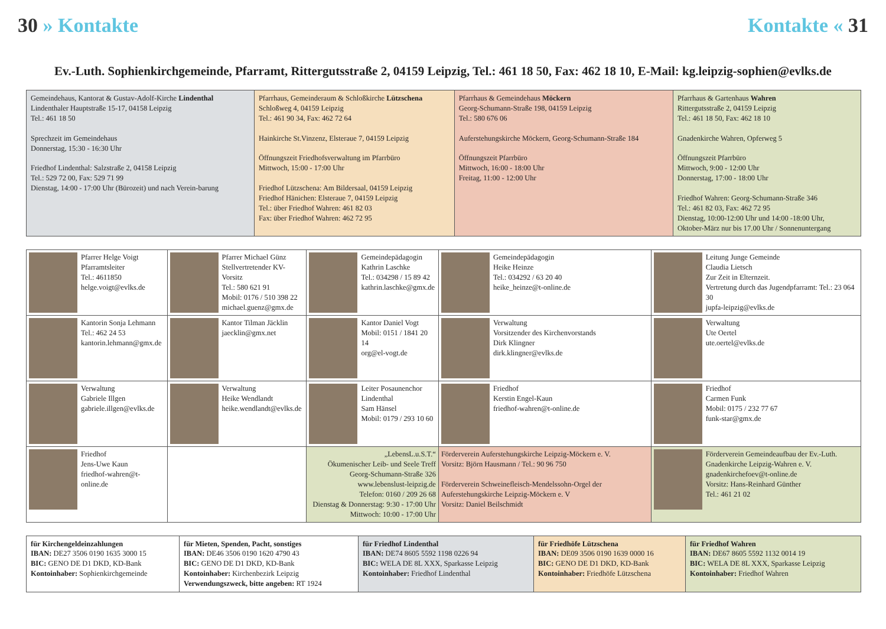30 » Kontakte Kontakte « 31
Ev.-Luth. Sophienkirchgemeinde, Pfarramt, Rittergutsstraße 2, 04159 Leipzig, Tel.: 461 18 50, Fax: 462 18 10, E-Mail: kg.leipzig-sophien@evlks.de
| Gemeindehaus, Kantorat & Gustav-Adolf-Kirche Lindenthal Lindenthaler Hauptstraße 15-17, 04158 Leipzig Tel.: 461 18 50 Sprechzeit im Gemeindehaus Donnerstag, 15:30 - 16:30 Uhr Friedhof Lindenthal: Salzstraße 2, 04158 Leipzig Tel.: 529 72 00, Fax: 529 71 99 Dienstag, 14:00 - 17:00 Uhr (Bürozeit) und nach Verein-barung | Pfarrhaus, Gemeinderaum & Schloßkirche Lützschena Schloßweg 4, 04159 Leipzig Tel.: 461 90 34, Fax: 462 72 64 Hainkirche St.Vinzenz, Elsteraue 7, 04159 Leipzig Öffnungszeit Friedhofsverwaltung im Pfarrbüro Mittwoch, 15:00 - 17:00 Uhr Friedhof Lützschena: Am Bildersaal, 04159 Leipzig Friedhof Hänichen: Elsteraue 7, 04159 Leipzig Tel.: über Friedhof Wahren: 461 82 03 Fax: über Friedhof Wahren: 462 72 95 | Pfarrhaus & Gemeindehaus Möckern Georg-Schumann-Straße 198, 04159 Leipzig Tel.: 580 676 06 Auferstehungskirche Möckern, Georg-Schumann-Straße 184 Öffnungszeit Pfarrbüro Mittwoch, 16:00 - 18:00 Uhr Freitag, 11:00 - 12:00 Uhr | Pfarrhaus & Gartenhaus Wahren Rittergutsstraße 2, 04159 Leipzig Tel.: 461 18 50, Fax: 462 18 10 Gnadenkirche Wahren, Opferweg 5 Öffnungszeit Pfarrbüro Mittwoch, 9:00 - 12:00 Uhr Donnerstag, 17:00 - 18:00 Uhr Friedhof Wahren: Georg-Schumann-Straße 346 Tel.: 461 82 03, Fax: 462 72 95 Dienstag, 10:00-12:00 Uhr und 14:00 -18:00 Uhr, Oktober-März nur bis 17.00 Uhr / Sonnenuntergang |
| Pfarrer Helge Voigt Pfarramtsleiter Tel.: 4611850 helge.voigt@evlks.de | Pfarrer Michael Günz Stellvertretender KV-Vorsitz Tel.: 580 621 91 Mobil: 0176 / 510 398 22 michael.guenz@gmx.de | Gemeindepädagogin Kathrin Laschke Tel.: 034298 / 15 89 42 kathrin.laschke@gmx.de | Gemeindepädagogin Heike Heinze Tel.: 034292 / 63 20 40 heike_heinze@t-online.de | Leitung Junge Gemeinde Claudia Lietsch Zur Zeit in Elternzeit. Vertretung durch das Jugendpfarramt: Tel.: 23 064 30 jupfa-leipzig@evlks.de |
| Kantorin Sonja Lehmann Tel.: 462 24 53 kantorin.lehmann@gmx.de | Kantor Tilman Jäcklin jaecklin@gmx.net | Kantor Daniel Vogt Mobil: 0151 / 1841 20 14 org@el-vogt.de | Verwaltung Vorsitzender des Kirchenvorstands Dirk Klingner dirk.klingner@evlks.de | Verwaltung Ute Oertel ute.oertel@evlks.de |
| Verwaltung Gabriele Illgen gabriele.illgen@evlks.de | Verwaltung Heike Wendlandt heike.wendlandt@evlks.de | Leiter Posaunenchor Lindenthal Sam Hänsel Mobil: 0179 / 293 10 60 | Friedhof Kerstin Engel-Kaun friedhof-wahren@t-online.de | Friedhof Carmen Funk Mobil: 0175 / 232 77 67 funk-star@gmx.de |
| Friedhof Jens-Uwe Kaun friedhof-wahren@t-online.de | | „LebensL.u.S.T.“ Ökumenischer Leib- und Seele Treff Georg-Schumann-Straße 326 www.lebenslust-leipzig.de Telefon: 0160 / 209 26 68 Dienstag & Donnerstag: 9:30 - 17:00 Uhr Mittwoch: 10:00 - 17:00 Uhr | Förderverein Auferstehungskirche Leipzig-Möckern e. V. Vorsitz: Björn Hausmann / Tel.: 90 96 750 Förderverein Schweinefleisch-Mendelssohn-Orgel der Auferstehungskirche Leipzig-Möckern e. V Vorsitz: Daniel Beilschmidt | Förderverein Gemeindeaufbau der Ev.-Luth. Gnadenkirche Leipzig-Wahren e. V. gnadenkirchefoev@t-online.de Vorsitz: Hans-Reinhard Günther Tel.: 461 21 02 |
| für Kirchengeldeinzahlungen IBAN: DE27 3506 0190 1635 3000 15 BIC: GENO DE D1 DKD, KD-Bank Kontoinhaber: Sophienkirchgemeinde | für Mieten, Spenden, Pacht, sonstiges IBAN: DE46 3506 0190 1620 4790 43 BIC: GENO DE D1 DKD, KD-Bank Kontoinhaber: Kirchenbezirk Leipzig Verwendungszweck, bitte angeben: RT 1924 | für Friedhof Lindenthal IBAN: DE74 8605 5592 1198 0226 94 BIC: WELA DE 8L XXX, Sparkasse Leipzig Kontoinhaber: Friedhof Lindenthal | für Friedhöfe Lützschena IBAN: DE09 3506 0190 1639 0000 16 BIC: GENO DE D1 DKD, KD-Bank Kontoinhaber: Friedhöfe Lützschena | für Friedhof Wahren IBAN: DE67 8605 5592 1132 0014 19 BIC: WELA DE 8L XXX, Sparkasse Leipzig Kontoinhaber: Friedhof Wahren |